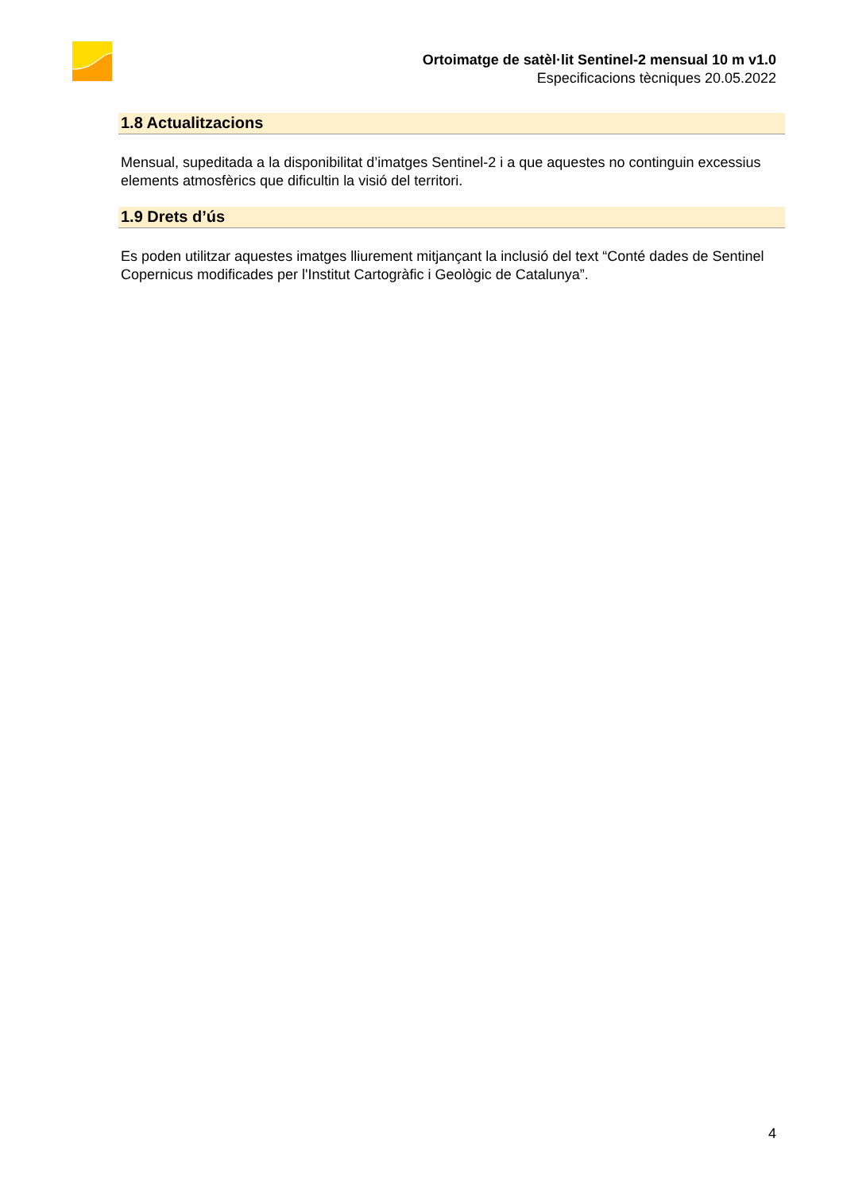Ortoimatge de satèl·lit Sentinel-2 mensual 10 m v1.0
Especificacions tècniques 20.05.2022
1.8 Actualitzacions
Mensual, supeditada a la disponibilitat d’imatges Sentinel-2 i a que aquestes no continguin excessius elements atmosfèrics que dificultin la visió del territori.
1.9 Drets d’ús
Es poden utilitzar aquestes imatges lliurement mitjançant la inclusió del text “Conté dades de Sentinel Copernicus modificades per l'Institut Cartogràfic i Geològic de Catalunya”.
4